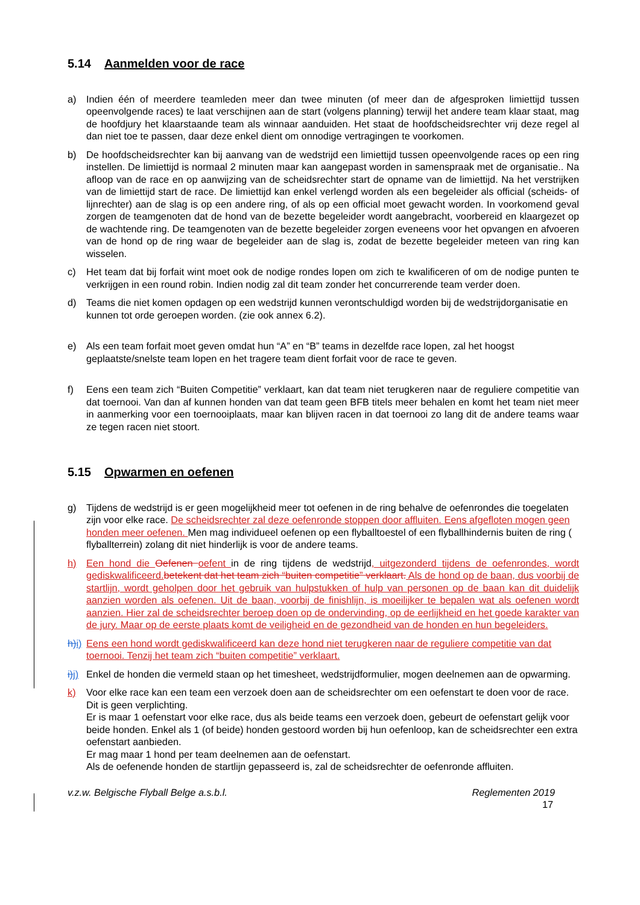5.14 Aanmelden voor de race
a) Indien één of meerdere teamleden meer dan twee minuten (of meer dan de afgesproken limiettijd tussen opeenvolgende races) te laat verschijnen aan de start (volgens planning) terwijl het andere team klaar staat, mag de hoofdjury het klaarstaande team als winnaar aanduiden. Het staat de hoofdscheidsrechter vrij deze regel al dan niet toe te passen, daar deze enkel dient om onnodige vertragingen te voorkomen.
b) De hoofdscheidsrechter kan bij aanvang van de wedstrijd een limiettijd tussen opeenvolgende races op een ring instellen. De limiettijd is normaal 2 minuten maar kan aangepast worden in samenspraak met de organisatie.. Na afloop van de race en op aanwijzing van de scheidsrechter start de opname van de limiettijd. Na het verstrijken van de limiettijd start de race. De limiettijd kan enkel verlengd worden als een begeleider als official (scheids- of lijnrechter) aan de slag is op een andere ring, of als op een official moet gewacht worden. In voorkomend geval zorgen de teamgenoten dat de hond van de bezette begeleider wordt aangebracht, voorbereid en klaargezet op de wachtende ring. De teamgenoten van de bezette begeleider zorgen eveneens voor het opvangen en afvoeren van de hond op de ring waar de begeleider aan de slag is, zodat de bezette begeleider meteen van ring kan wisselen.
c) Het team dat bij forfait wint moet ook de nodige rondes lopen om zich te kwalificeren of om de nodige punten te verkrijgen in een round robin. Indien nodig zal dit team zonder het concurrerende team verder doen.
d) Teams die niet komen opdagen op een wedstrijd kunnen verontschuldigd worden bij de wedstrijdorganisatie en kunnen tot orde geroepen worden. (zie ook annex 6.2).
e) Als een team forfait moet geven omdat hun “A” en “B” teams in dezelfde race lopen, zal het hoogst geplaatste/snelste team lopen en het tragere team dient forfait voor de race te geven.
f) Eens een team zich “Buiten Competitie” verklaart, kan dat team niet terugkeren naar de reguliere competitie van dat toernooi. Van dan af kunnen honden van dat team geen BFB titels meer behalen en komt het team niet meer in aanmerking voor een toernooiplaats, maar kan blijven racen in dat toernooi zo lang dit de andere teams waar ze tegen racen niet stoort.
5.15 Opwarmen en oefenen
g) Tijdens de wedstrijd is er geen mogelijkheid meer tot oefenen in de ring behalve de oefenrondes die toegelaten zijn voor elke race. De scheidsrechter zal deze oefenronde stoppen door affluiten. Eens afgefloten mogen geen honden meer oefenen. Men mag individueel oefenen op een flyballtoestel of een flyballhindernis buiten de ring ( flyballterrein) zolang dit niet hinderlijk is voor de andere teams.
h) Een hond die Oefenen oefent in de ring tijdens de wedstrijd, uitgezonderd tijdens de oefenrondes, wordt gediskwalificeerd. betekent dat het team zich “buiten competitie” verklaart. Als de hond op de baan, dus voorbij de startlijn, wordt geholpen door het gebruik van hulpstukken of hulp van personen op de baan kan dit duidelijk aanzien worden als oefenen. Uit de baan, voorbij de finishlijn, is moeilijker te bepalen wat als oefenen wordt aanzien. Hier zal de scheidsrechter beroep doen op de ondervinding, op de eerlijkheid en het goede karakter van de jury. Maar op de eerste plaats komt de veiligheid en de gezondheid van de honden en hun begeleiders.
h) i) Eens een hond wordt gediskwalificeerd kan deze hond niet terugkeren naar de reguliere competitie van dat toernooi. Tenzij het team zich “buiten competitie” verklaart.
i) j) Enkel de honden die vermeld staan op het timesheet, wedstrijdformulier, mogen deelnemen aan de opwarming.
k) Voor elke race kan een team een verzoek doen aan de scheidsrechter om een oefenstart te doen voor de race. Dit is geen verplichting.
Er is maar 1 oefenstart voor elke race, dus als beide teams een verzoek doen, gebeurt de oefenstart gelijk voor beide honden. Enkel als 1 (of beide) honden gestoord worden bij hun oefenloop, kan de scheidsrechter een extra oefenstart aanbieden.
Er mag maar 1 hond per team deelnemen aan de oefenstart.
Als de oefenende honden de startlijn gepasseerd is, zal de scheidsrechter de oefenronde affluiten.
v.z.w. Belgische Flyball Belge a.s.b.l. Reglementen 2019
17